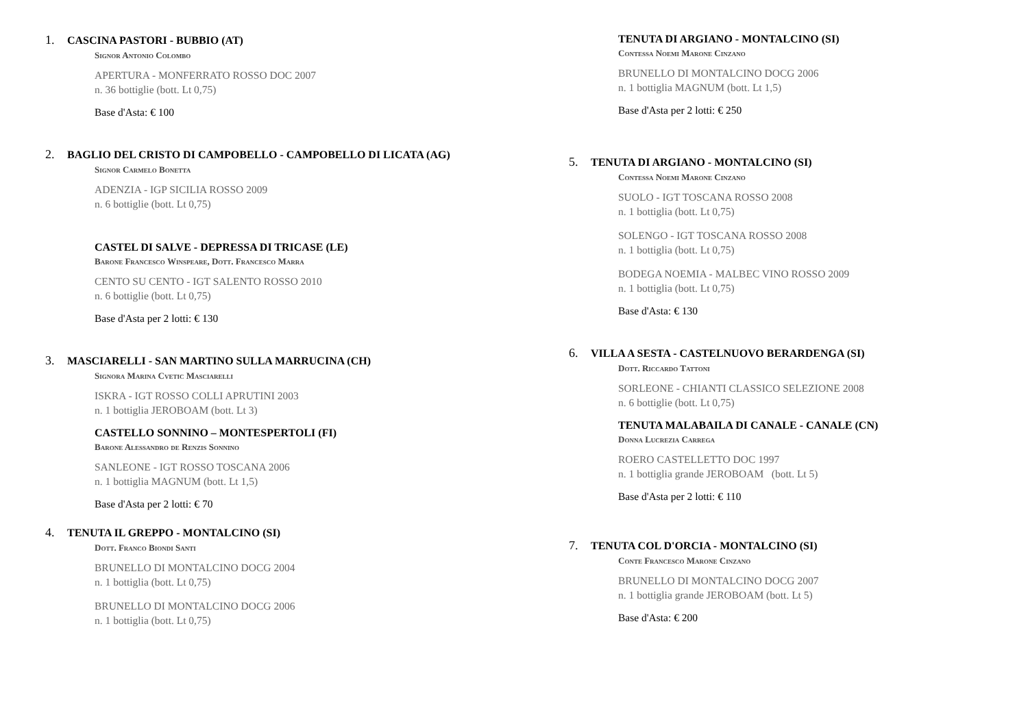1. CASCINA PASTORI - BUBBIO (AT)
Signor Antonio Colombo
APERTURA - MONFERRATO ROSSO DOC 2007
n. 36 bottiglie (bott. Lt 0,75)
Base d'Asta: € 100
2. BAGLIO DEL CRISTO DI CAMPOBELLO - CAMPOBELLO DI LICATA (AG)
Signor Carmelo Bonetta
ADENZIA - IGP SICILIA ROSSO 2009
n. 6 bottiglie (bott. Lt 0,75)
CASTEL DI SALVE - DEPRESSA DI TRICASE (LE)
Barone Francesco Winspeare, Dott. Francesco Marra
CENTO SU CENTO - IGT SALENTO ROSSO 2010
n. 6 bottiglie (bott. Lt 0,75)
Base d'Asta per 2 lotti: € 130
3. MASCIARELLI - SAN MARTINO SULLA MARRUCINA (CH)
Signora Marina Cvetic Masciarelli
ISKRA - IGT ROSSO COLLI APRUTINI 2003
n. 1 bottiglia JEROBOAM (bott. Lt 3)
CASTELLO SONNINO – MONTESPERTOLI (FI)
Barone Alessandro de Renzis Sonnino
SANLEONE - IGT ROSSO TOSCANA 2006
n. 1 bottiglia MAGNUM (bott. Lt 1,5)
Base d'Asta per 2 lotti: € 70
4. TENUTA IL GREPPO - MONTALCINO (SI)
Dott. Franco Biondi Santi
BRUNELLO DI MONTALCINO DOCG 2004
n. 1 bottiglia (bott. Lt 0,75)
BRUNELLO DI MONTALCINO DOCG 2006
n. 1 bottiglia (bott. Lt 0,75)
TENUTA DI ARGIANO - MONTALCINO (SI)
Contessa Noemi Marone Cinzano
BRUNELLO DI MONTALCINO DOCG 2006
n. 1 bottiglia MAGNUM (bott. Lt 1,5)
Base d'Asta per 2 lotti: € 250
5. TENUTA DI ARGIANO - MONTALCINO (SI)
Contessa Noemi Marone Cinzano
SUOLO - IGT TOSCANA ROSSO 2008
n. 1 bottiglia (bott. Lt 0,75)
SOLENGO - IGT TOSCANA ROSSO 2008
n. 1 bottiglia (bott. Lt 0,75)
BODEGA NOEMIA - MALBEC VINO ROSSO 2009
n. 1 bottiglia (bott. Lt 0,75)
Base d'Asta: € 130
6. VILLA A SESTA - CASTELNUOVO BERARDENGA (SI)
Dott. Riccardo Tattoni
SORLEONE - CHIANTI CLASSICO SELEZIONE 2008
n. 6 bottiglie (bott. Lt 0,75)
TENUTA MALABAILA DI CANALE - CANALE (CN)
Donna Lucrezia Carrega
ROERO CASTELLETTO DOC 1997
n. 1 bottiglia grande JEROBOAM (bott. Lt 5)
Base d'Asta per 2 lotti: € 110
7. TENUTA COL D'ORCIA - MONTALCINO (SI)
Conte Francesco Marone Cinzano
BRUNELLO DI MONTALCINO DOCG 2007
n. 1 bottiglia grande JEROBOAM (bott. Lt 5)
Base d'Asta: € 200